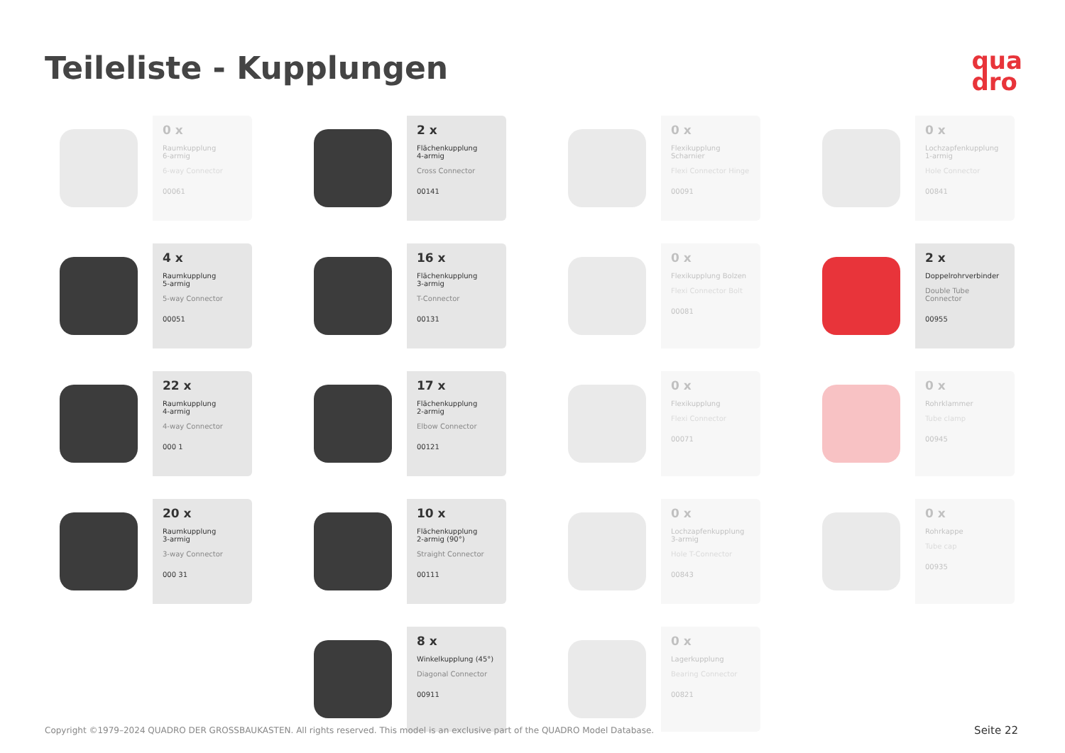Teileliste - Kupplungen
qua
dro
0 x
Raumkupplung
6-armig
6-way Connector
00061
2 x
Flächenkupplung
4-armig
Cross Connector
00141
0 x
Flexikupplung Scharnier
Flexi Connector Hinge
00091
0 x
Lochzapfenkupplung
1-armig
Hole Connector
00841
4 x
Raumkupplung
5-armig
5-way Connector
00051
16 x
Flächenkupplung
3-armig
T-Connector
00131
0 x
Flexikupplung Bolzen
Flexi Connector Bolt
00081
2 x
Doppelrohrverbinder
Double Tube Connector
00955
22 x
Raumkupplung
4-armig
4-way Connector
000 1
17 x
Flächenkupplung
2-armig
Elbow Connector
00121
0 x
Flexikupplung
Flexi Connector
00071
0 x
Rohrklammer
Tube clamp
00945
20 x
Raumkupplung
3-armig
3-way Connector
000 31
10 x
Flächenkupplung
2-armig (90°)
Straight Connector
00111
0 x
Lochzapfenkupplung
3-armig
Hole T-Connector
00843
0 x
Rohrkappe
Tube cap
00935
8 x
Winkelkupplung (45°)
Diagonal Connector
00911
0 x
Lagerkupplung
Bearing Connector
00821
Copyright ©1979–2024 QUADRO DER GROSSBAUKASTEN. All rights reserved. This model is an exclusive part of the QUADRO Model Database.
Seite 22